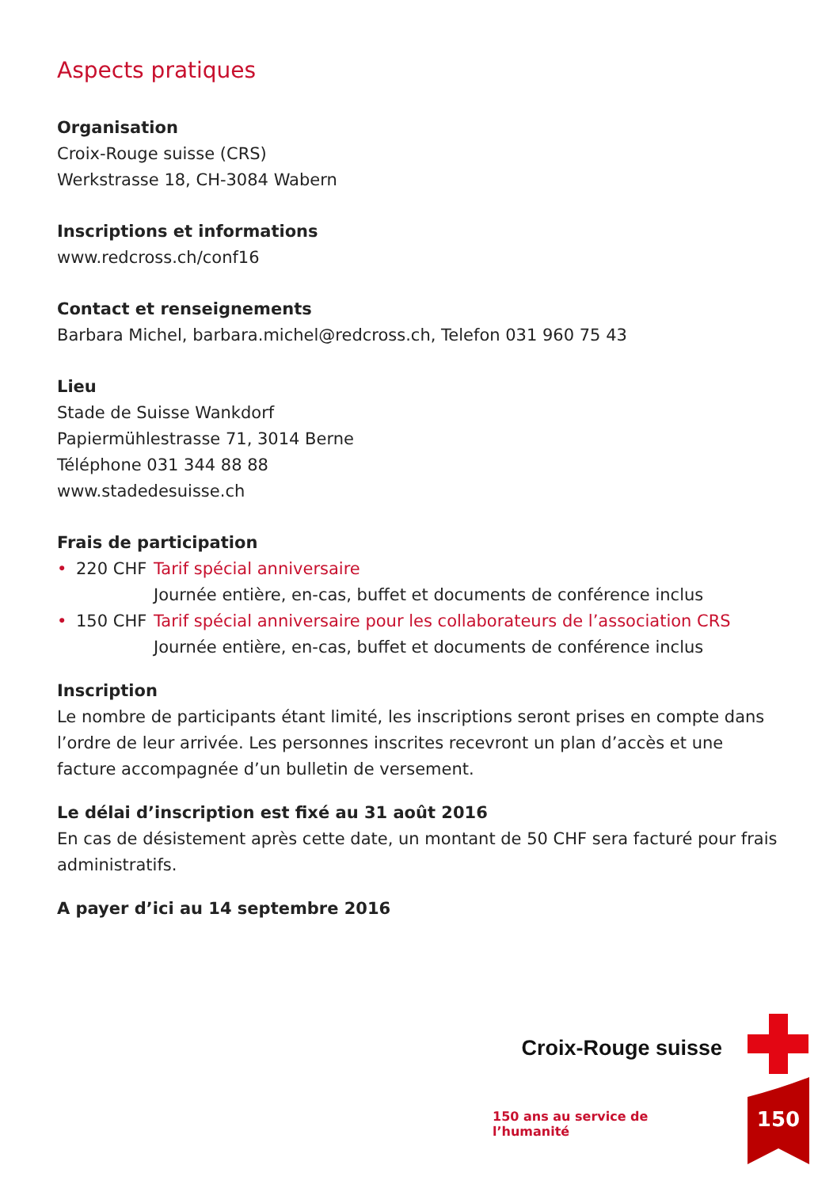Aspects pratiques
Organisation
Croix-Rouge suisse (CRS)
Werkstrasse 18, CH-3084 Wabern
Inscriptions et informations
www.redcross.ch/conf16
Contact et renseignements
Barbara Michel, barbara.michel@redcross.ch, Telefon 031 960 75 43
Lieu
Stade de Suisse Wankdorf
Papiermühlestrasse 71, 3014 Berne
Téléphone 031 344 88 88
www.stadedesuisse.ch
Frais de participation
• 220 CHF Tarif spécial anniversaire
Journée entière, en-cas, buffet et documents de conférence inclus
• 150 CHF Tarif spécial anniversaire pour les collaborateurs de l’association CRS
Journée entière, en-cas, buffet et documents de conférence inclus
Inscription
Le nombre de participants étant limité, les inscriptions seront prises en compte dans l’ordre de leur arrivée. Les personnes inscrites recevront un plan d’accès et une facture accompagnée d’un bulletin de versement.
Le délai d’inscription est fixé au 31 août 2016
En cas de désistement après cette date, un montant de 50 CHF sera facturé pour frais administratifs.
A payer d’ici au 14 septembre 2016
Croix-Rouge suisse
150 ans au service de l’humanité
150